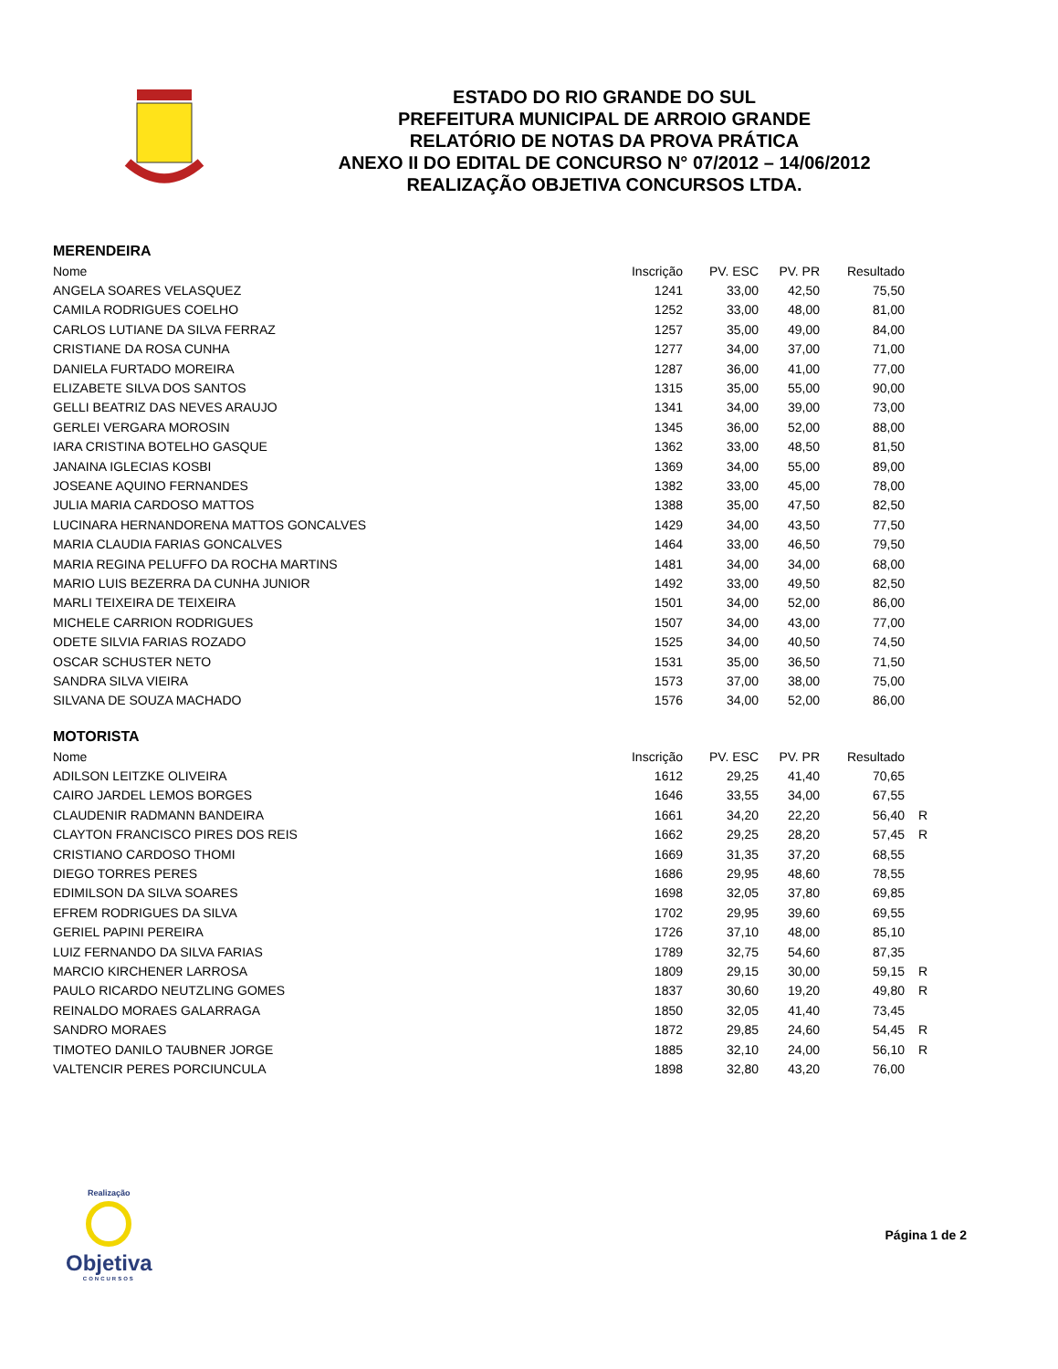ESTADO DO RIO GRANDE DO SUL
PREFEITURA MUNICIPAL DE ARROIO GRANDE
RELATÓRIO DE NOTAS DA PROVA PRÁTICA
ANEXO II DO EDITAL DE CONCURSO N° 07/2012 – 14/06/2012
REALIZAÇÃO OBJETIVA CONCURSOS LTDA.
MERENDEIRA
| Nome | Inscrição | PV. ESC | PV. PR | Resultado | |
| --- | --- | --- | --- | --- | --- |
| ANGELA SOARES VELASQUEZ | 1241 | 33,00 | 42,50 | 75,50 | |
| CAMILA RODRIGUES COELHO | 1252 | 33,00 | 48,00 | 81,00 | |
| CARLOS LUTIANE DA SILVA FERRAZ | 1257 | 35,00 | 49,00 | 84,00 | |
| CRISTIANE DA ROSA CUNHA | 1277 | 34,00 | 37,00 | 71,00 | |
| DANIELA FURTADO MOREIRA | 1287 | 36,00 | 41,00 | 77,00 | |
| ELIZABETE SILVA DOS SANTOS | 1315 | 35,00 | 55,00 | 90,00 | |
| GELLI BEATRIZ DAS NEVES ARAUJO | 1341 | 34,00 | 39,00 | 73,00 | |
| GERLEI VERGARA MOROSIN | 1345 | 36,00 | 52,00 | 88,00 | |
| IARA CRISTINA BOTELHO GASQUE | 1362 | 33,00 | 48,50 | 81,50 | |
| JANAINA IGLECIAS KOSBI | 1369 | 34,00 | 55,00 | 89,00 | |
| JOSEANE AQUINO FERNANDES | 1382 | 33,00 | 45,00 | 78,00 | |
| JULIA MARIA CARDOSO MATTOS | 1388 | 35,00 | 47,50 | 82,50 | |
| LUCINARA HERNANDORENA MATTOS GONCALVES | 1429 | 34,00 | 43,50 | 77,50 | |
| MARIA CLAUDIA FARIAS GONCALVES | 1464 | 33,00 | 46,50 | 79,50 | |
| MARIA REGINA PELUFFO DA ROCHA MARTINS | 1481 | 34,00 | 34,00 | 68,00 | |
| MARIO LUIS BEZERRA DA CUNHA JUNIOR | 1492 | 33,00 | 49,50 | 82,50 | |
| MARLI TEIXEIRA DE TEIXEIRA | 1501 | 34,00 | 52,00 | 86,00 | |
| MICHELE CARRION RODRIGUES | 1507 | 34,00 | 43,00 | 77,00 | |
| ODETE SILVIA FARIAS ROZADO | 1525 | 34,00 | 40,50 | 74,50 | |
| OSCAR SCHUSTER NETO | 1531 | 35,00 | 36,50 | 71,50 | |
| SANDRA SILVA VIEIRA | 1573 | 37,00 | 38,00 | 75,00 | |
| SILVANA DE SOUZA MACHADO | 1576 | 34,00 | 52,00 | 86,00 | |
MOTORISTA
| Nome | Inscrição | PV. ESC | PV. PR | Resultado | |
| --- | --- | --- | --- | --- | --- |
| ADILSON LEITZKE OLIVEIRA | 1612 | 29,25 | 41,40 | 70,65 | |
| CAIRO JARDEL LEMOS BORGES | 1646 | 33,55 | 34,00 | 67,55 | |
| CLAUDENIR RADMANN BANDEIRA | 1661 | 34,20 | 22,20 | 56,40 | R |
| CLAYTON FRANCISCO PIRES DOS REIS | 1662 | 29,25 | 28,20 | 57,45 | R |
| CRISTIANO CARDOSO THOMI | 1669 | 31,35 | 37,20 | 68,55 | |
| DIEGO TORRES PERES | 1686 | 29,95 | 48,60 | 78,55 | |
| EDIMILSON DA SILVA SOARES | 1698 | 32,05 | 37,80 | 69,85 | |
| EFREM RODRIGUES DA SILVA | 1702 | 29,95 | 39,60 | 69,55 | |
| GERIEL PAPINI PEREIRA | 1726 | 37,10 | 48,00 | 85,10 | |
| LUIZ FERNANDO DA SILVA FARIAS | 1789 | 32,75 | 54,60 | 87,35 | |
| MARCIO KIRCHENER LARROSA | 1809 | 29,15 | 30,00 | 59,15 | R |
| PAULO RICARDO NEUTZLING GOMES | 1837 | 30,60 | 19,20 | 49,80 | R |
| REINALDO MORAES GALARRAGA | 1850 | 32,05 | 41,40 | 73,45 | |
| SANDRO MORAES | 1872 | 29,85 | 24,60 | 54,45 | R |
| TIMOTEO DANILO TAUBNER JORGE | 1885 | 32,10 | 24,00 | 56,10 | R |
| VALTENCIR PERES PORCIUNCULA | 1898 | 32,80 | 43,20 | 76,00 | |
Realização
Objetiva
CONCURSOS
Página 1 de 2